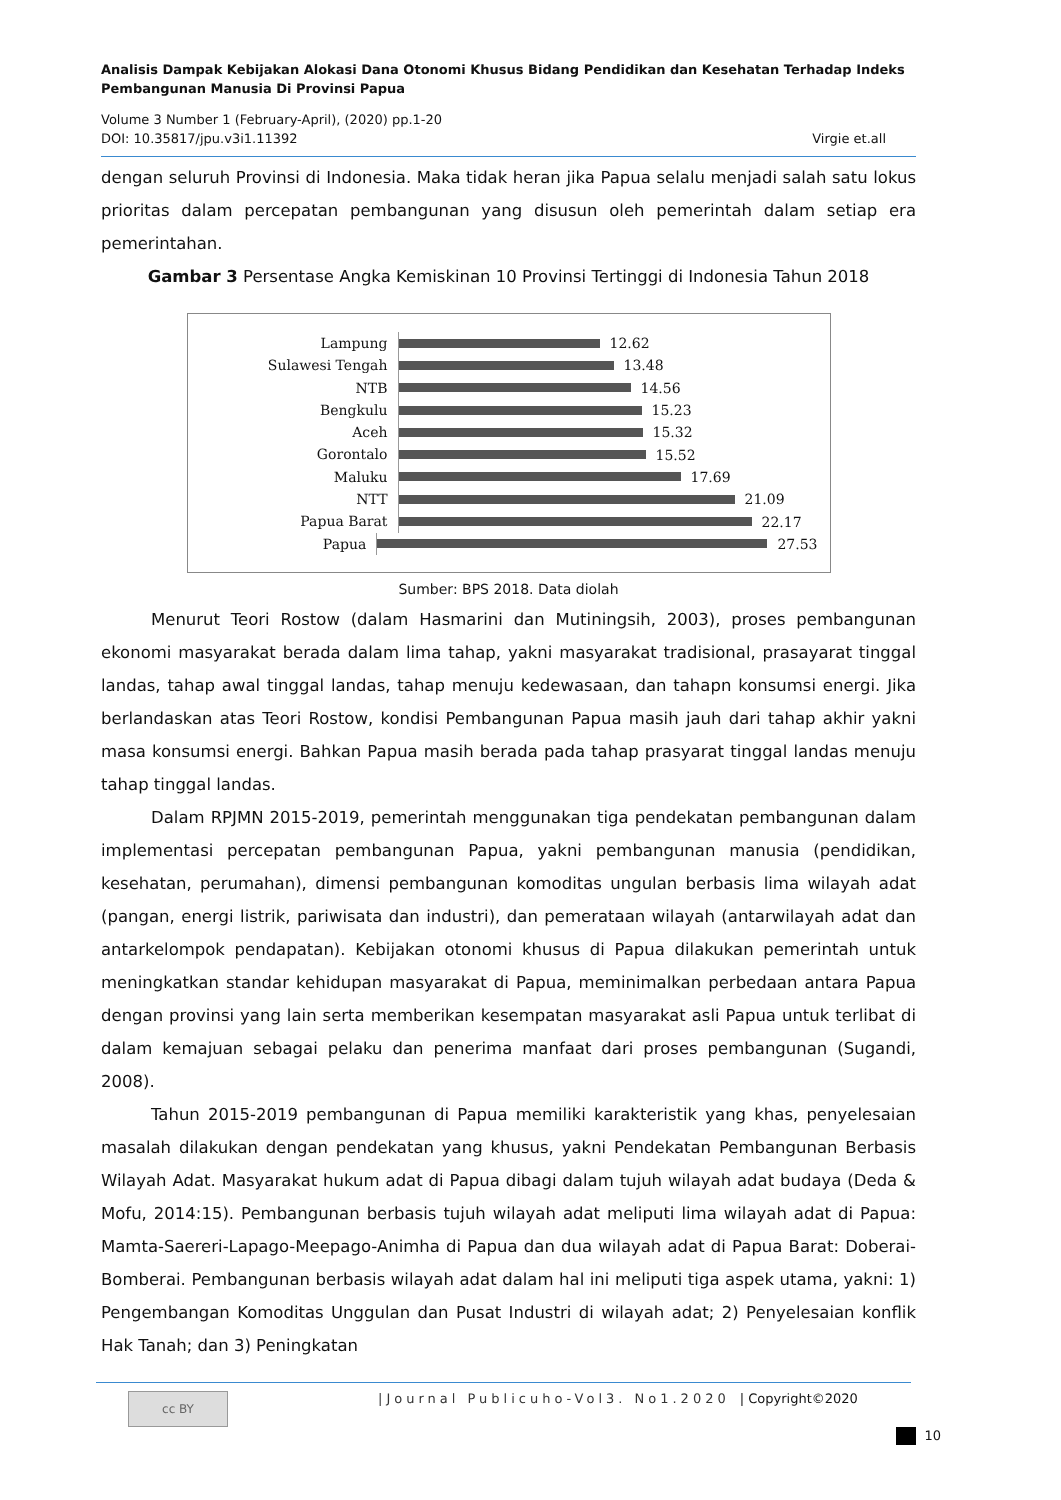Analisis Dampak Kebijakan Alokasi Dana Otonomi Khusus Bidang Pendidikan dan Kesehatan Terhadap Indeks Pembangunan Manusia Di Provinsi Papua
Volume 3 Number 1 (February-April), (2020) pp.1-20
DOI: 10.35817/jpu.v3i1.11392 Virgie et.all
dengan seluruh Provinsi di Indonesia. Maka tidak heran jika Papua selalu menjadi salah satu lokus prioritas dalam percepatan pembangunan yang disusun oleh pemerintah dalam setiap era pemerintahan.
Gambar 3 Persentase Angka Kemiskinan 10 Provinsi Tertinggi di Indonesia Tahun 2018
Lampung
12.62
Sulawesi Tengah
13.48
NTB
14.56
Bengkulu
15.23
Aceh
15.32
Gorontalo
15.52
Maluku
17.69
NTT
21.09
Papua Barat
22.17
Papua
27.53
Sumber: BPS 2018. Data diolah
Menurut Teori Rostow (dalam Hasmarini dan Mutiningsih, 2003), proses pembangunan ekonomi masyarakat berada dalam lima tahap, yakni masyarakat tradisional, prasayarat tinggal landas, tahap awal tinggal landas, tahap menuju kedewasaan, dan tahapn konsumsi energi. Jika berlandaskan atas Teori Rostow, kondisi Pembangunan Papua masih jauh dari tahap akhir yakni masa konsumsi energi. Bahkan Papua masih berada pada tahap prasyarat tinggal landas menuju tahap tinggal landas.
Dalam RPJMN 2015-2019, pemerintah menggunakan tiga pendekatan pembangunan dalam implementasi percepatan pembangunan Papua, yakni pembangunan manusia (pendidikan, kesehatan, perumahan), dimensi pembangunan komoditas ungulan berbasis lima wilayah adat (pangan, energi listrik, pariwisata dan industri), dan pemerataan wilayah (antarwilayah adat dan antarkelompok pendapatan). Kebijakan otonomi khusus di Papua dilakukan pemerintah untuk meningkatkan standar kehidupan masyarakat di Papua, meminimalkan perbedaan antara Papua dengan provinsi yang lain serta memberikan kesempatan masyarakat asli Papua untuk terlibat di dalam kemajuan sebagai pelaku dan penerima manfaat dari proses pembangunan (Sugandi, 2008).
Tahun 2015-2019 pembangunan di Papua memiliki karakteristik yang khas, penyelesaian masalah dilakukan dengan pendekatan yang khusus, yakni Pendekatan Pembangunan Berbasis Wilayah Adat. Masyarakat hukum adat di Papua dibagi dalam tujuh wilayah adat budaya (Deda & Mofu, 2014:15). Pembangunan berbasis tujuh wilayah adat meliputi lima wilayah adat di Papua: Mamta-Saereri-Lapago-Meepago-Animha di Papua dan dua wilayah adat di Papua Barat: Doberai-Bomberai. Pembangunan berbasis wilayah adat dalam hal ini meliputi tiga aspek utama, yakni: 1) Pengembangan Komoditas Unggulan dan Pusat Industri di wilayah adat; 2) Penyelesaian konflik Hak Tanah; dan 3) Peningkatan
cc BY
|Journal Publicuho-Vol3. No1.2020
| Copyright©2020
10